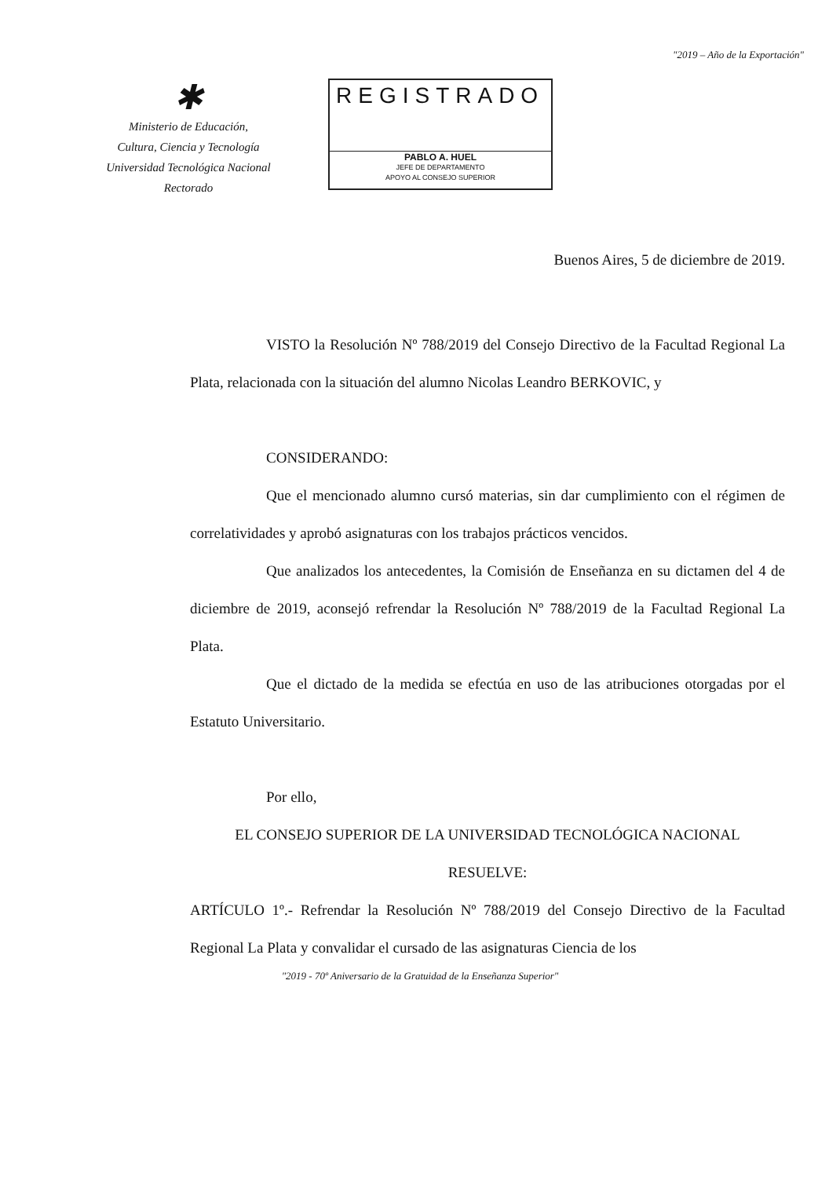"2019 – Año de la Exportación"
✱
Ministerio de Educación,
Cultura, Ciencia y Tecnología
Universidad Tecnológica Nacional
Rectorado
REGISTRADO
PABLO A. HUEL
JEFE DE DEPARTAMENTO
APOYO AL CONSEJO SUPERIOR
Buenos Aires, 5 de diciembre de 2019.
VISTO la Resolución Nº 788/2019 del Consejo Directivo de la Facultad Regional La Plata, relacionada con la situación del alumno Nicolas Leandro BERKOVIC, y
CONSIDERANDO:
Que el mencionado alumno cursó materias, sin dar cumplimiento con el régimen de correlatividades y aprobó asignaturas con los trabajos prácticos vencidos.
Que analizados los antecedentes, la Comisión de Enseñanza en su dictamen del 4 de diciembre de 2019, aconsejó refrendar la Resolución Nº 788/2019 de la Facultad Regional La Plata.
Que el dictado de la medida se efectúa en uso de las atribuciones otorgadas por el Estatuto Universitario.
Por ello,
EL CONSEJO SUPERIOR DE LA UNIVERSIDAD TECNOLÓGICA NACIONAL
RESUELVE:
ARTÍCULO 1º.- Refrendar la Resolución Nº 788/2019 del Consejo Directivo de la Facultad Regional La Plata y convalidar el cursado de las asignaturas Ciencia de los
"2019 - 70º Aniversario de la Gratuidad de la Enseñanza Superior"